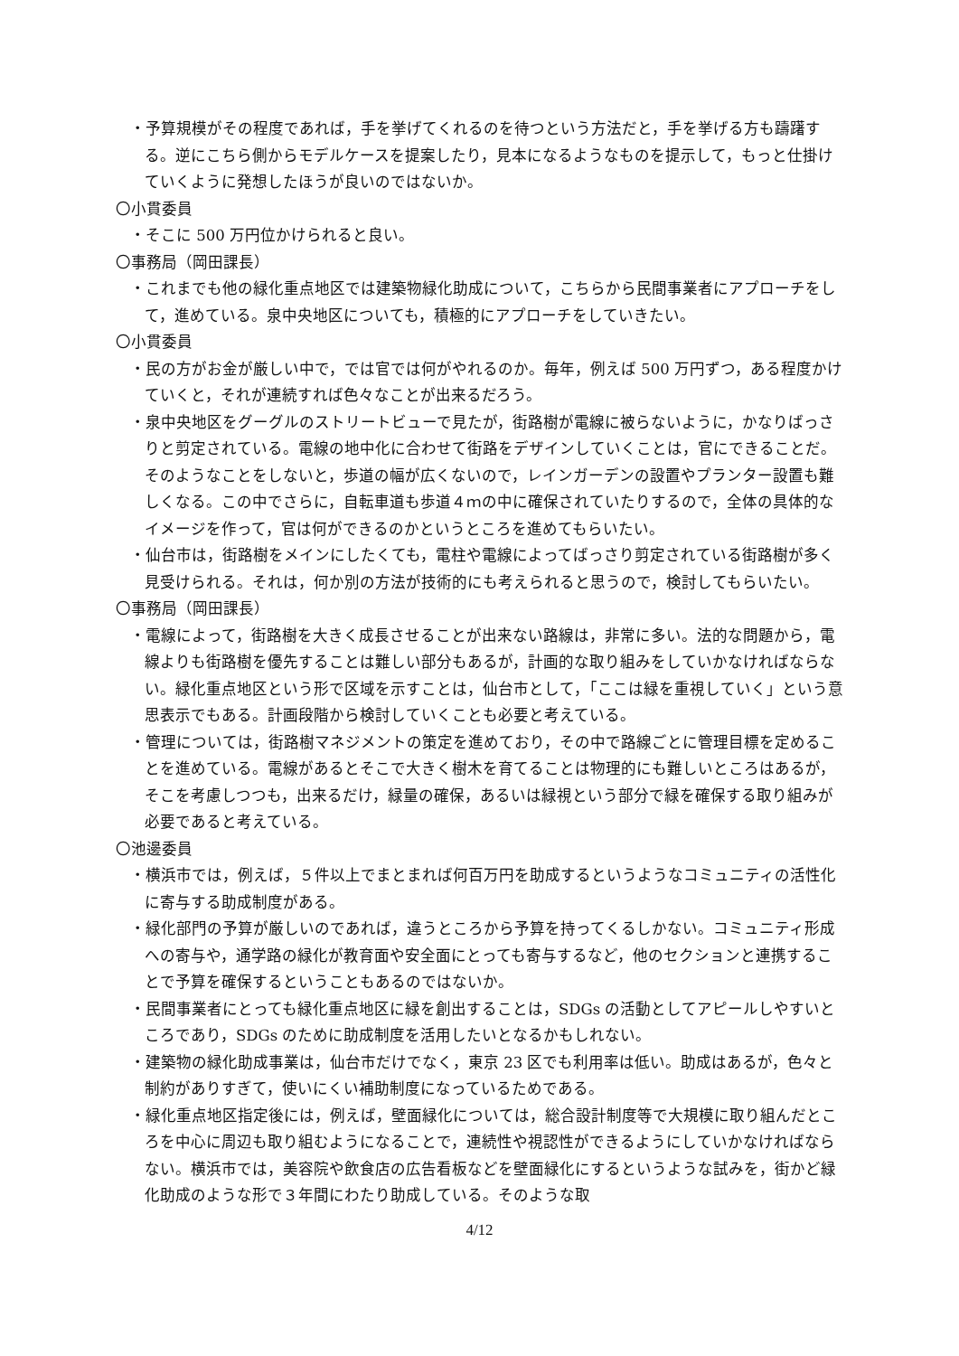・予算規模がその程度であれば，手を挙げてくれるのを待つという方法だと，手を挙げる方も躊躇する。逆にこちら側からモデルケースを提案したり，見本になるようなものを提示して，もっと仕掛けていくように発想したほうが良いのではないか。
〇小貫委員
・そこに 500 万円位かけられると良い。
〇事務局（岡田課長）
・これまでも他の緑化重点地区では建築物緑化助成について，こちらから民間事業者にアプローチをして，進めている。泉中央地区についても，積極的にアプローチをしていきたい。
〇小貫委員
・民の方がお金が厳しい中で，では官では何がやれるのか。毎年，例えば 500 万円ずつ，ある程度かけていくと，それが連続すれば色々なことが出来るだろう。
・泉中央地区をグーグルのストリートビューで見たが，街路樹が電線に被らないように，かなりばっさりと剪定されている。電線の地中化に合わせて街路をデザインしていくことは，官にできることだ。そのようなことをしないと，歩道の幅が広くないので，レインガーデンの設置やプランター設置も難しくなる。この中でさらに，自転車道も歩道４ｍの中に確保されていたりするので，全体の具体的なイメージを作って，官は何ができるのかというところを進めてもらいたい。
・仙台市は，街路樹をメインにしたくても，電柱や電線によってばっさり剪定されている街路樹が多く見受けられる。それは，何か別の方法が技術的にも考えられると思うので，検討してもらいたい。
〇事務局（岡田課長）
・電線によって，街路樹を大きく成長させることが出来ない路線は，非常に多い。法的な問題から，電線よりも街路樹を優先することは難しい部分もあるが，計画的な取り組みをしていかなければならない。緑化重点地区という形で区域を示すことは，仙台市として，「ここは緑を重視していく」という意思表示でもある。計画段階から検討していくことも必要と考えている。
・管理については，街路樹マネジメントの策定を進めており，その中で路線ごとに管理目標を定めることを進めている。電線があるとそこで大きく樹木を育てることは物理的にも難しいところはあるが，そこを考慮しつつも，出来るだけ，緑量の確保，あるいは緑視という部分で緑を確保する取り組みが必要であると考えている。
〇池邊委員
・横浜市では，例えば，５件以上でまとまれば何百万円を助成するというようなコミュニティの活性化に寄与する助成制度がある。
・緑化部門の予算が厳しいのであれば，違うところから予算を持ってくるしかない。コミュニティ形成への寄与や，通学路の緑化が教育面や安全面にとっても寄与するなど，他のセクションと連携することで予算を確保するということもあるのではないか。
・民間事業者にとっても緑化重点地区に緑を創出することは，SDGs の活動としてアピールしやすいところであり，SDGs のために助成制度を活用したいとなるかもしれない。
・建築物の緑化助成事業は，仙台市だけでなく，東京 23 区でも利用率は低い。助成はあるが，色々と制約がありすぎて，使いにくい補助制度になっているためである。
・緑化重点地区指定後には，例えば，壁面緑化については，総合設計制度等で大規模に取り組んだところを中心に周辺も取り組むようになることで，連続性や視認性ができるようにしていかなければならない。横浜市では，美容院や飲食店の広告看板などを壁面緑化にするというような試みを，街かど緑化助成のような形で３年間にわたり助成している。そのような取
4/12